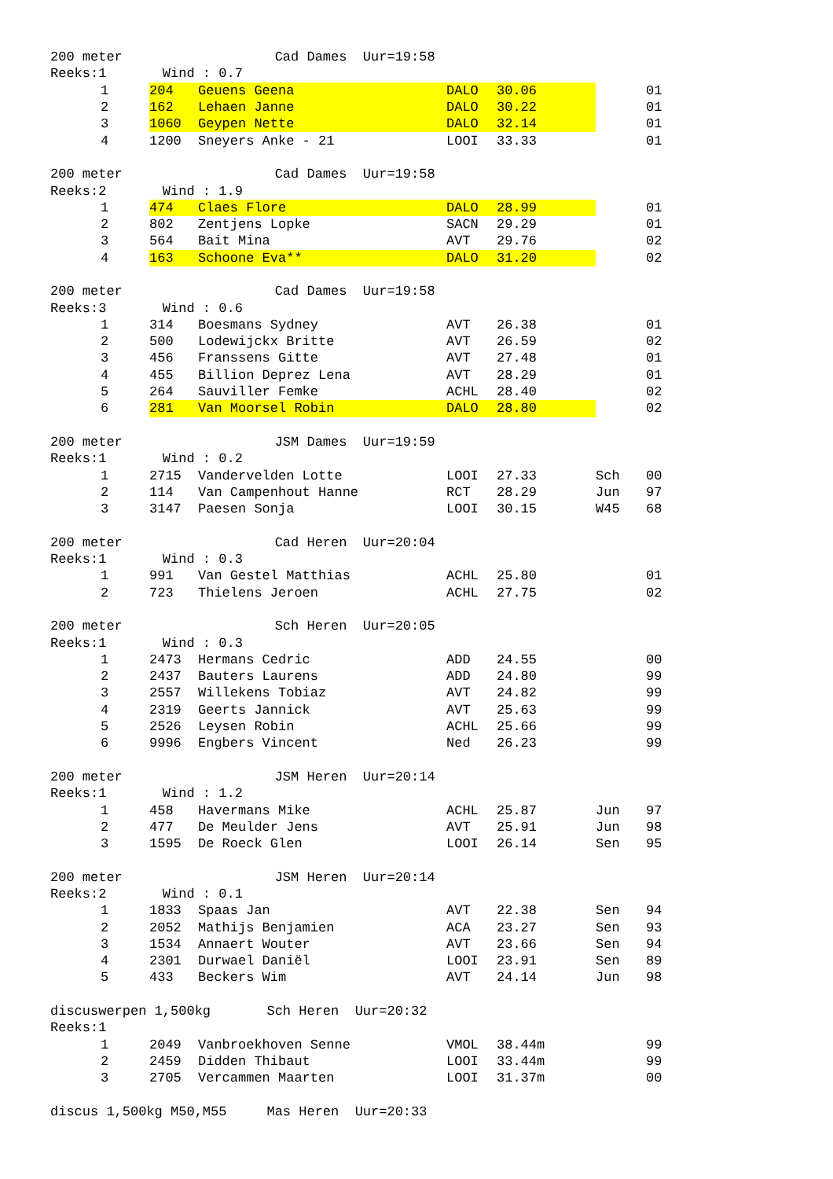| 200 meter Cad Dames Uur=19:58 | | | | | | | |
| Reeks:1 Wind : 0.7 | | | | | | | |
| | 1 | 204 | Geuens Geena | DALO | 30.06 | | 01 |
| | 2 | 162 | Lehaen Janne | DALO | 30.22 | | 01 |
| | 3 | 1060 | Geypen Nette | DALO | 32.14 | | 01 |
| | 4 | 1200 | Sneyers Anke - 21 | LOOI | 33.33 | | 01 |
| 200 meter Cad Dames Uur=19:58 | | | | | | | |
| Reeks:2 Wind : 1.9 | | | | | | | |
| | 1 | 474 | Claes Flore | DALO | 28.99 | | 01 |
| | 2 | 802 | Zentjens Lopke | SACN | 29.29 | | 01 |
| | 3 | 564 | Bait Mina | AVT | 29.76 | | 02 |
| | 4 | 163 | Schoone Eva** | DALO | 31.20 | | 02 |
| 200 meter Cad Dames Uur=19:58 | | | | | | | |
| Reeks:3 Wind : 0.6 | | | | | | | |
| | 1 | 314 | Boesmans Sydney | AVT | 26.38 | | 01 |
| | 2 | 500 | Lodewijckx Britte | AVT | 26.59 | | 02 |
| | 3 | 456 | Franssens Gitte | AVT | 27.48 | | 01 |
| | 4 | 455 | Billion Deprez Lena | AVT | 28.29 | | 01 |
| | 5 | 264 | Sauviller Femke | ACHL | 28.40 | | 02 |
| | 6 | 281 | Van Moorsel Robin | DALO | 28.80 | | 02 |
| 200 meter JSM Dames Uur=19:59 | | | | | | | |
| Reeks:1 Wind : 0.2 | | | | | | | |
| | 1 | 2715 | Vandervelden Lotte | LOOI | 27.33 | Sch | 00 |
| | 2 | 114 | Van Campenhout Hanne | RCT | 28.29 | Jun | 97 |
| | 3 | 3147 | Paesen Sonja | LOOI | 30.15 | W45 | 68 |
| 200 meter Cad Heren Uur=20:04 | | | | | | | |
| Reeks:1 Wind : 0.3 | | | | | | | |
| | 1 | 991 | Van Gestel Matthias | ACHL | 25.80 | | 01 |
| | 2 | 723 | Thielens Jeroen | ACHL | 27.75 | | 02 |
| 200 meter Sch Heren Uur=20:05 | | | | | | | |
| Reeks:1 Wind : 0.3 | | | | | | | |
| | 1 | 2473 | Hermans Cedric | ADD | 24.55 | | 00 |
| | 2 | 2437 | Bauters Laurens | ADD | 24.80 | | 99 |
| | 3 | 2557 | Willekens Tobiaz | AVT | 24.82 | | 99 |
| | 4 | 2319 | Geerts Jannick | AVT | 25.63 | | 99 |
| | 5 | 2526 | Leysen Robin | ACHL | 25.66 | | 99 |
| | 6 | 9996 | Engbers Vincent | Ned | 26.23 | | 99 |
| 200 meter JSM Heren Uur=20:14 | | | | | | | |
| Reeks:1 Wind : 1.2 | | | | | | | |
| | 1 | 458 | Havermans Mike | ACHL | 25.87 | Jun | 97 |
| | 2 | 477 | De Meulder Jens | AVT | 25.91 | Jun | 98 |
| | 3 | 1595 | De Roeck Glen | LOOI | 26.14 | Sen | 95 |
| 200 meter JSM Heren Uur=20:14 | | | | | | | |
| Reeks:2 Wind : 0.1 | | | | | | | |
| | 1 | 1833 | Spaas Jan | AVT | 22.38 | Sen | 94 |
| | 2 | 2052 | Mathijs Benjamien | ACA | 23.27 | Sen | 93 |
| | 3 | 1534 | Annaert Wouter | AVT | 23.66 | Sen | 94 |
| | 4 | 2301 | Durwael Daniël | LOOI | 23.91 | Sen | 89 |
| | 5 | 433 | Beckers Wim | AVT | 24.14 | Jun | 98 |
| discuswerpen 1,500kg Sch Heren Uur=20:32 | | | | | | | |
| Reeks:1 | | | | | | | |
| | 1 | 2049 | Vanbroekhoven Senne | VMOL | 38.44m | | 99 |
| | 2 | 2459 | Didden Thibaut | LOOI | 33.44m | | 99 |
| | 3 | 2705 | Vercammen Maarten | LOOI | 31.37m | | 00 |
| discus 1,500kg M50,M55 Mas Heren Uur=20:33 | | | | | | | |